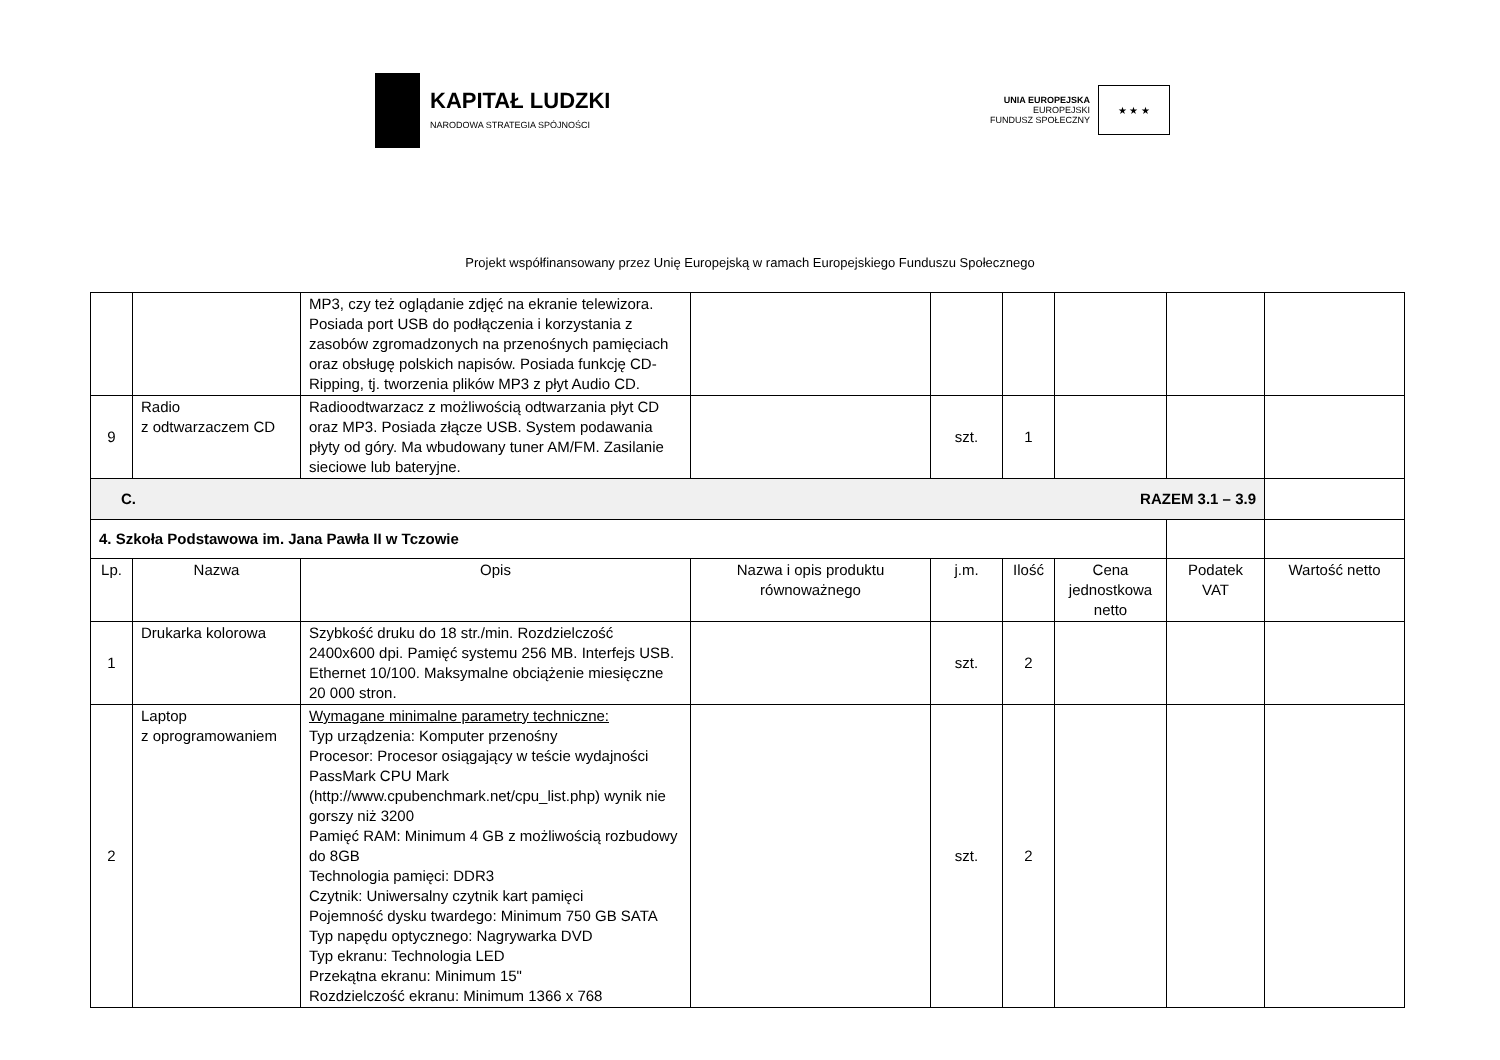KAPITAŁ LUDZKI
NARODOWA STRATEGIA SPÓJNOŚCI
UNIA EUROPEJSKA
EUROPEJSKI
FUNDUSZ SPOŁECZNY
★ ★ ★
Projekt współfinansowany przez Unię Europejską w ramach Europejskiego Funduszu Społecznego
| | | MP3, czy też oglądanie zdjęć na ekranie telewizora. Posiada port USB do podłączenia i korzystania z zasobów zgromadzonych na przenośnych pamięciach oraz obsługę polskich napisów. Posiada funkcję CD-Ripping, tj. tworzenia plików MP3 z płyt Audio CD. | | | | | | |
| 9 | Radio z odtwarzaczem CD | Radioodtwarzacz z możliwością odtwarzania płyt CD oraz MP3. Posiada złącze USB. System podawania płyty od góry. Ma wbudowany tuner AM/FM. Zasilanie sieciowe lub bateryjne. | | szt. | 1 | | | |
| C. RAZEM 3.1 – 3.9 | | | | | | | | |
| 4. Szkoła Podstawowa im. Jana Pawła II w Tczowie | | | | | | | | |
| Lp. | Nazwa | Opis | Nazwa i opis produktu równoważnego | j.m. | Ilość | Cena jednostkowa netto | Podatek VAT | Wartość netto |
| 1 | Drukarka kolorowa | Szybkość druku do 18 str./min. Rozdzielczość 2400x600 dpi. Pamięć systemu 256 MB. Interfejs USB. Ethernet 10/100. Maksymalne obciążenie miesięczne 20 000 stron. | | szt. | 2 | | | |
| 2 | Laptop z oprogramowaniem | Wymagane minimalne parametry techniczne: Typ urządzenia: Komputer przenośny Procesor: Procesor osiągający w teście wydajności PassMark CPU Mark (http://www.cpubenchmark.net/cpu_list.php) wynik nie gorszy niż 3200 Pamięć RAM: Minimum 4 GB z możliwością rozbudowy do 8GB Technologia pamięci: DDR3 Czytnik: Uniwersalny czytnik kart pamięci Pojemność dysku twardego: Minimum 750 GB SATA Typ napędu optycznego: Nagrywarka DVD Typ ekranu: Technologia LED Przekątna ekranu: Minimum 15" Rozdzielczość ekranu: Minimum 1366 x 768 | | szt. | 2 | | | |